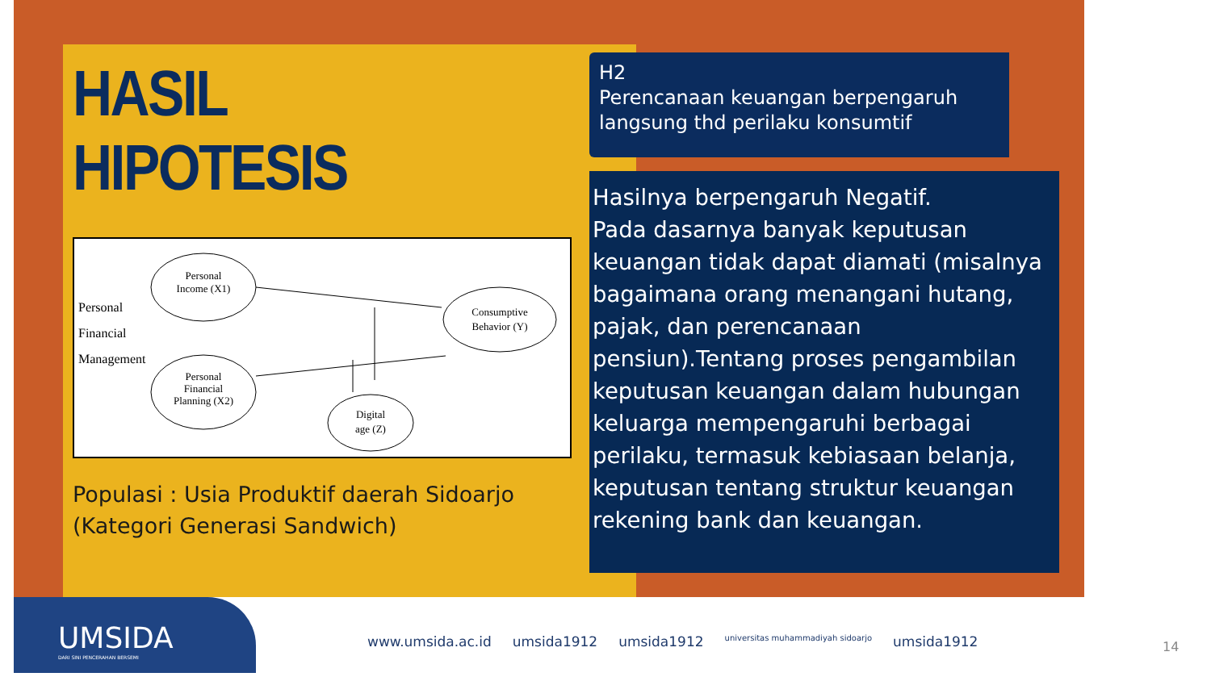HASIL HIPOTESIS
Personal
Income (X1)
Personal
Financial
Planning (X2)
Consumptive
Behavior (Y)
Digital
age (Z)
Personal
Financial
Management
Populasi : Usia Produktif daerah Sidoarjo (Kategori Generasi Sandwich)
H2
Perencanaan keuangan berpengaruh langsung thd perilaku konsumtif
Hasilnya berpengaruh Negatif.
Pada dasarnya banyak keputusan keuangan tidak dapat diamati (misalnya bagaimana orang menangani hutang, pajak, dan perencanaan pensiun).Tentang proses pengambilan keputusan keuangan dalam hubungan keluarga mempengaruhi berbagai perilaku, termasuk kebiasaan belanja, keputusan tentang struktur keuangan rekening bank dan keuangan.
UMSIDA
DARI SINI PENCERAHAN BERSEMI
www.umsida.ac.id umsida1912 umsida1912 universitas muhammadiyah sidoarjo umsida1912
14